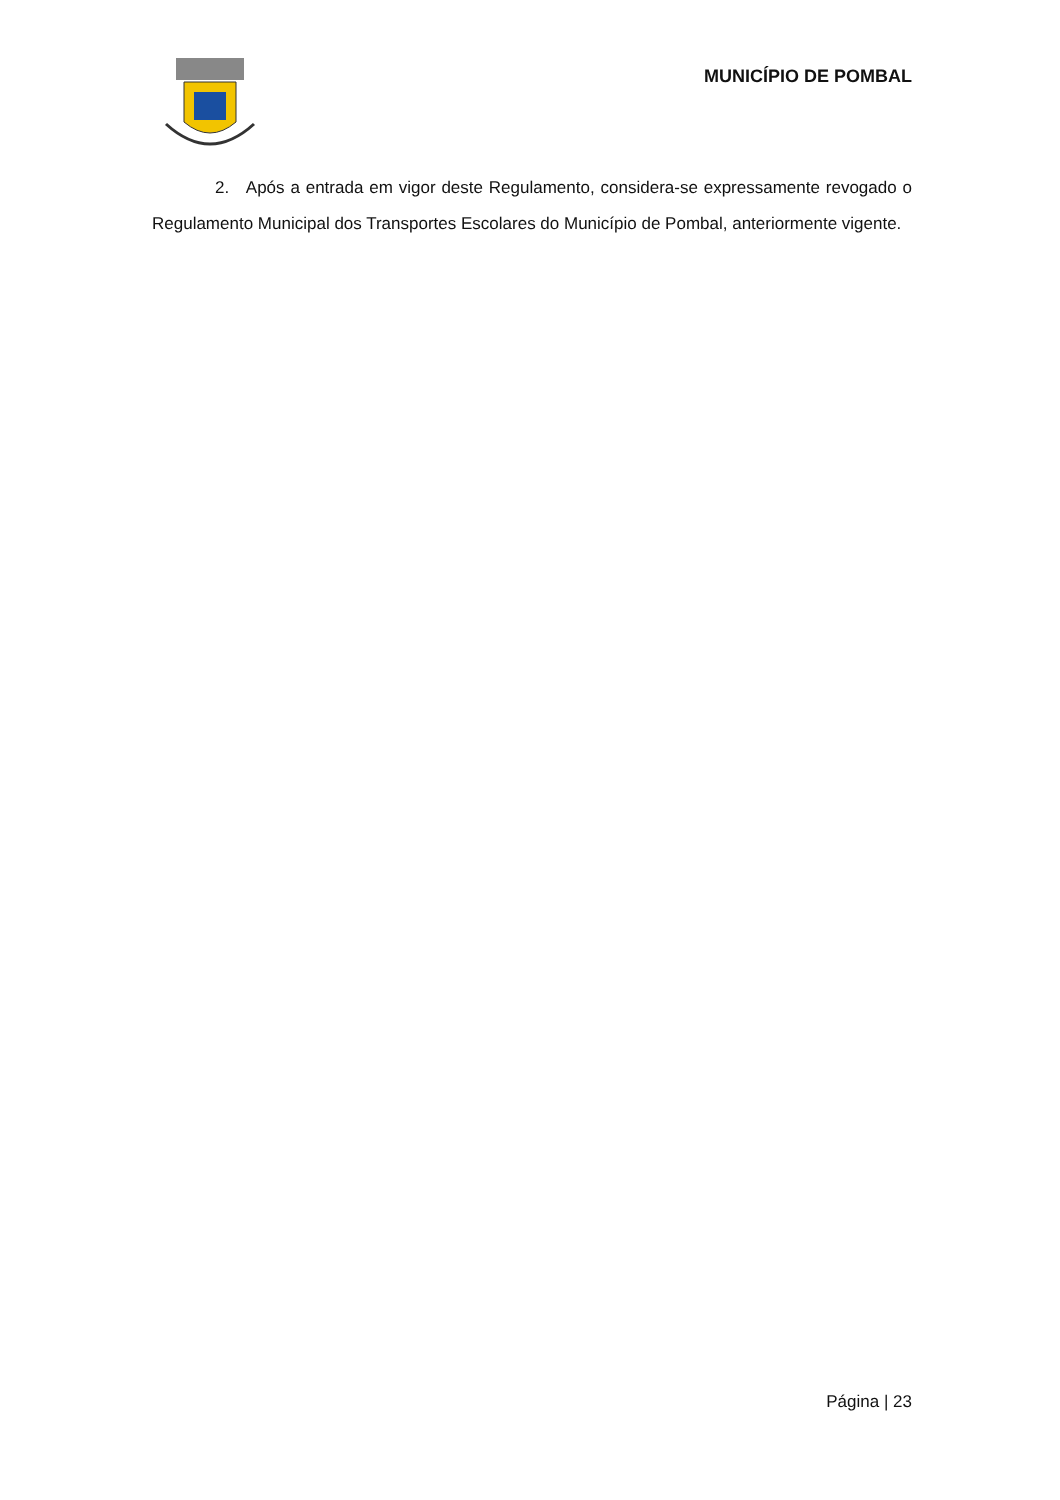MUNICÍPIO DE POMBAL
2. Após a entrada em vigor deste Regulamento, considera-se expressamente revogado o Regulamento Municipal dos Transportes Escolares do Município de Pombal, anteriormente vigente.
Página | 23